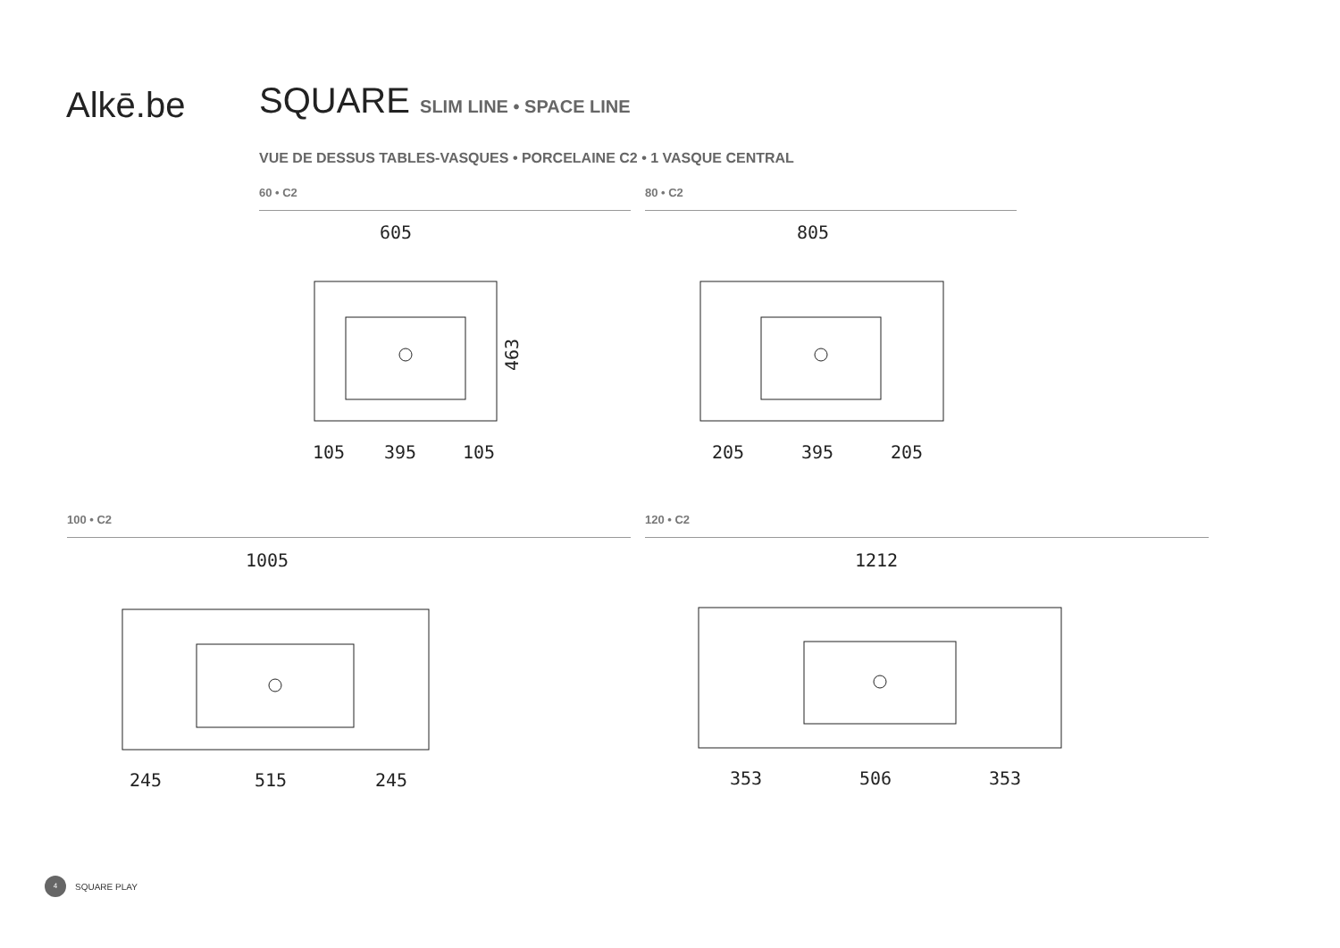Alkē.be SQUARE SLIM LINE • SPACE LINE
VUE DE DESSUS TABLES-VASQUES • PORCELAINE C2 • 1 VASQUE CENTRAL
60 • C2
605
105
395
105
463
80 • C2
805
205
395
205
100 • C2
1005
245
515
245
120 • C2
1212
353
506
353
4 SQUARE PLAY